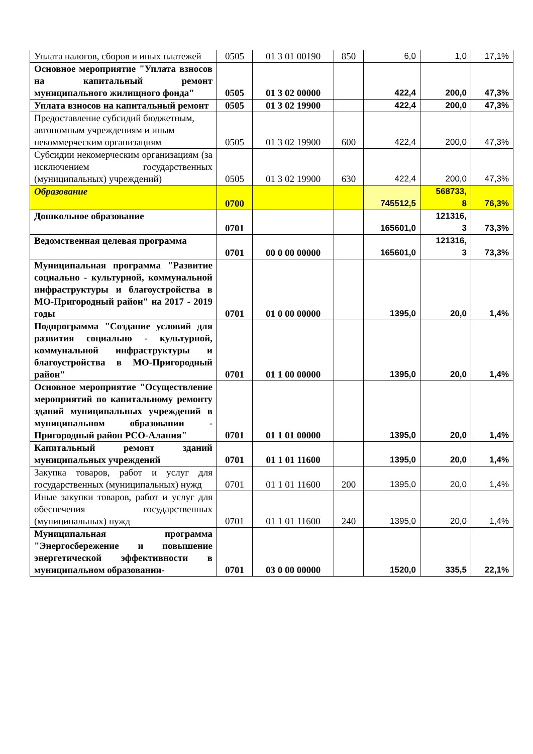| Уплата налогов, сборов и иных платежей | 0505 | 01 3 01 00190 | 850 | 6,0 | 1,0 | 17,1% |
| Основное мероприятие "Уплата взносов на капитальный ремонт муниципального жилищного фонда" | 0505 | 01 3 02 00000 | | 422,4 | 200,0 | 47,3% |
| Уплата взносов на капитальный ремонт | 0505 | 01 3 02 19900 | | 422,4 | 200,0 | 47,3% |
| Предоставление субсидий бюджетным, автономным учреждениям и иным некоммерческим организациям | 0505 | 01 3 02 19900 | 600 | 422,4 | 200,0 | 47,3% |
| Субсидии некомерческим организациям (за исключением государственных (муниципальных) учреждений) | 0505 | 01 3 02 19900 | 630 | 422,4 | 200,0 | 47,3% |
| Образование | 0700 | | | 745512,5 | 568733, 8 | 76,3% |
| Дошкольное образование | 0701 | | | 165601,0 | 121316, 3 | 73,3% |
| Ведомственная целевая программа | 0701 | 00 0 00 00000 | | 165601,0 | 121316, 3 | 73,3% |
| Муниципальная программа "Развитие социально - культурной, коммунальной инфраструктуры и благоустройства в МО-Пригородный район" на 2017 - 2019 годы | 0701 | 01 0 00 00000 | | 1395,0 | 20,0 | 1,4% |
| Подпрограмма "Создание условий для развития социально - культурной, коммунальной инфраструктуры и благоустройства в МО-Пригородный район" | 0701 | 01 1 00 00000 | | 1395,0 | 20,0 | 1,4% |
| Основное мероприятие "Осуществление мероприятий по капитальному ремонту зданий муниципальных учреждений в муниципальном образовании - Пригородный район РСО-Алания" | 0701 | 01 1 01 00000 | | 1395,0 | 20,0 | 1,4% |
| Капитальный ремонт зданий муниципальных учреждений | 0701 | 01 1 01 11600 | | 1395,0 | 20,0 | 1,4% |
| Закупка товаров, работ и услуг для государственных (муниципальных) нужд | 0701 | 01 1 01 11600 | 200 | 1395,0 | 20,0 | 1,4% |
| Иные закупки товаров, работ и услуг для обеспечения государственных (муниципальных) нужд | 0701 | 01 1 01 11600 | 240 | 1395,0 | 20,0 | 1,4% |
| Муниципальная программа "Энергосбережение и повышение энергетической эффективности в муниципальном образовании- | 0701 | 03 0 00 00000 | | 1520,0 | 335,5 | 22,1% |